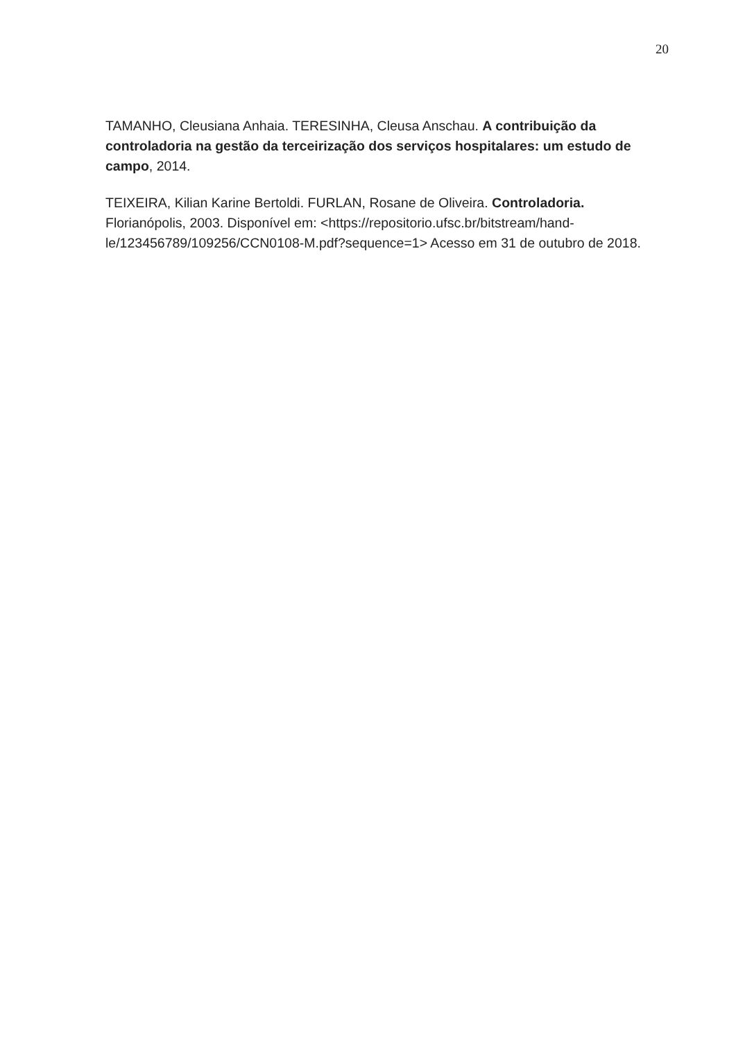20
TAMANHO, Cleusiana Anhaia. TERESINHA, Cleusa Anschau. A contribuição da controladoria na gestão da terceirização dos serviços hospitalares: um estudo de campo, 2014.
TEIXEIRA, Kilian Karine Bertoldi. FURLAN, Rosane de Oliveira. Controladoria.
Florianópolis, 2003. Disponível em: <https://repositorio.ufsc.br/bitstream/hand-
le/123456789/109256/CCN0108-M.pdf?sequence=1> Acesso em 31 de outubro de 2018.